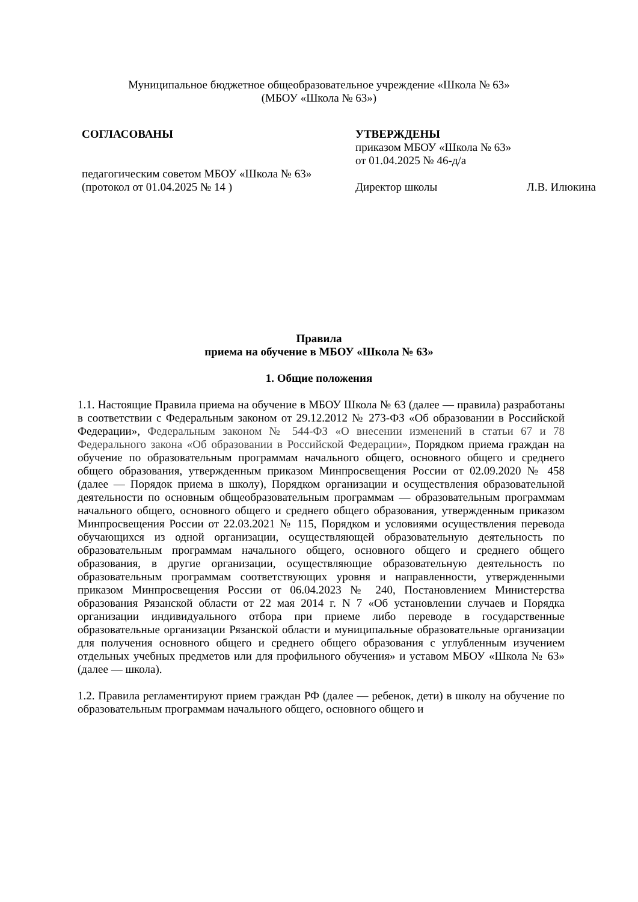Муниципальное бюджетное общеобразовательное учреждение «Школа № 63»
(МБОУ «Школа № 63»)
СОГЛАСОВАНЫ
педагогическим советом МБОУ «Школа № 63»
(протокол от 01.04.2025 № 14 )
УТВЕРЖДЕНЫ
приказом МБОУ «Школа № 63»
от 01.04.2025 № 46-д/а
Директор школы Л.В. Илюкина
Правила
приема на обучение в МБОУ «Школа № 63»
1. Общие положения
1.1. Настоящие Правила приема на обучение в МБОУ Школа № 63 (далее — правила) разработаны в соответствии с Федеральным законом от 29.12.2012 № 273-ФЗ «Об образовании в Российской Федерации», Федеральным законом № 544-ФЗ «О внесении изменений в статьи 67 и 78 Федерального закона «Об образовании в Российской Федерации», Порядком приема граждан на обучение по образовательным программам начального общего, основного общего и среднего общего образования, утвержденным приказом Минпросвещения России от 02.09.2020 № 458 (далее — Порядок приема в школу), Порядком организации и осуществления образовательной деятельности по основным общеобразовательным программам — образовательным программам начального общего, основного общего и среднего общего образования, утвержденным приказом Минпросвещения России от 22.03.2021 № 115, Порядком и условиями осуществления перевода обучающихся из одной организации, осуществляющей образовательную деятельность по образовательным программам начального общего, основного общего и среднего общего образования, в другие организации, осуществляющие образовательную деятельность по образовательным программам соответствующих уровня и направленности, утвержденными приказом Минпросвещения России от 06.04.2023 № 240, Постановлением Министерства образования Рязанской области от 22 мая 2014 г. N 7 «Об установлении случаев и Порядка организации индивидуального отбора при приеме либо переводе в государственные образовательные организации Рязанской области и муниципальные образовательные организации для получения основного общего и среднего общего образования с углубленным изучением отдельных учебных предметов или для профильного обучения» и уставом МБОУ «Школа № 63» (далее — школа).
1.2. Правила регламентируют прием граждан РФ (далее — ребенок, дети) в школу на обучение по образовательным программам начального общего, основного общего и